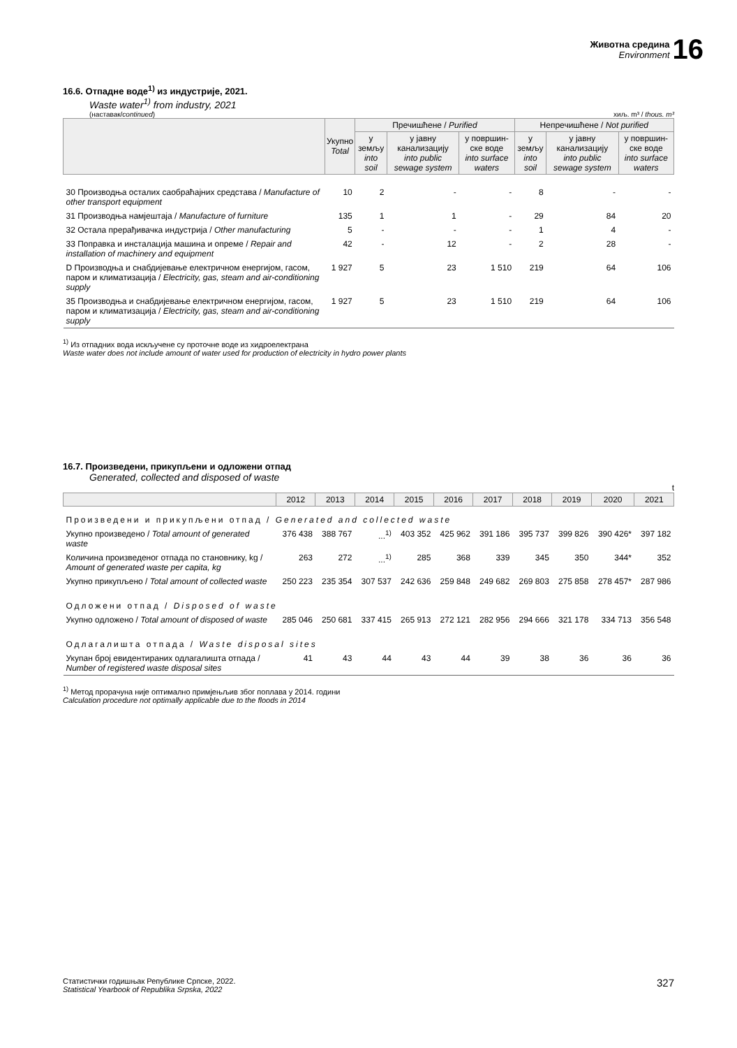Животна средина
Environment
16
16.6. Отпадне воде<sup>1)</sup> из индустрије, 2021.
Waste water<sup>1)</sup> from industry, 2021
(наставак/continued) хиљ. m³ / thous. m³
| | Укупно Total | Пречишћене / Purified | | | Непречишћене / Not purified | | |
| --- | --- | --- | --- | --- | --- | --- | --- |
| | | у земљу into soil | у јавну канализацију into public sewage system | у површин-ске воде into surface waters | у земљу into soil | у јавну канализацију into public sewage system | у површин-ске воде into surface waters |
| 30 Производња осталих саобраћајних средстава / Manufacture of other transport equipment | 10 | 2 | - | - | 8 | - | - |
| 31 Производња намјештаја / Manufacture of furniture | 135 | 1 | 1 | - | 29 | 84 | 20 |
| 32 Остала прерађивачка индустрија / Other manufacturing | 5 | - | - | - | 1 | 4 | - |
| 33 Поправка и инсталација машина и опреме / Repair and installation of machinery and equipment | 42 | - | 12 | - | 2 | 28 | - |
| D Производња и снабдијевање електричном енергијом, гасом, паром и климатизација / Electricity, gas, steam and air-conditioning supply | 1 927 | 5 | 23 | 1 510 | 219 | 64 | 106 |
| 35 Производња и снабдијевање електричном енергијом, гасом, паром и климатизација / Electricity, gas, steam and air-conditioning supply | 1 927 | 5 | 23 | 1 510 | 219 | 64 | 106 |
<sup>1)</sup> Из отпадних вода искључене су проточне воде из хидроелектрана
Waste water does not include amount of water used for production of electricity in hydro power plants
16.7. Произведени, прикупљени и одложени отпад
Generated, collected and disposed of waste
t
| | 2012 | 2013 | 2014 | 2015 | 2016 | 2017 | 2018 | 2019 | 2020 | 2021 |
| --- | --- | --- | --- | --- | --- | --- | --- | --- | --- | --- |
| Произведени и прикупљени отпад / Generated and collected waste | | | | | | | | | | |
| Укупно произведено / Total amount of generated waste | 376 438 | 388 767 | ...<sup>1)</sup> | 403 352 | 425 962 | 391 186 | 395 737 | 399 826 | 390 426* | 397 182 |
| Количина произведеног отпада по становнику, kg / Amount of generated waste per capita, kg | 263 | 272 | ...<sup>1)</sup> | 285 | 368 | 339 | 345 | 350 | 344* | 352 |
| Укупно прикупљено / Total amount of collected waste | 250 223 | 235 354 | 307 537 | 242 636 | 259 848 | 249 682 | 269 803 | 275 858 | 278 457* | 287 986 |
| Одложени отпад / Disposed of waste | | | | | | | | | | |
| Укупно одложено / Total amount of disposed of waste | 285 046 | 250 681 | 337 415 | 265 913 | 272 121 | 282 956 | 294 666 | 321 178 | 334 713 | 356 548 |
| Одлагалишта отпада / Waste disposal sites | | | | | | | | | | |
| Укупан број евидентираних одлагалишта отпада / Number of registered waste disposal sites | 41 | 43 | 44 | 43 | 44 | 39 | 38 | 36 | 36 | 36 |
<sup>1)</sup> Метод прорачуна није оптимално примјењљив због поплава у 2014. години
Calculation procedure not optimally applicable due to the floods in 2014
Статистички годишњак Републике Српске, 2022.
Statistical Yearbook of Republika Srpska, 2022 327